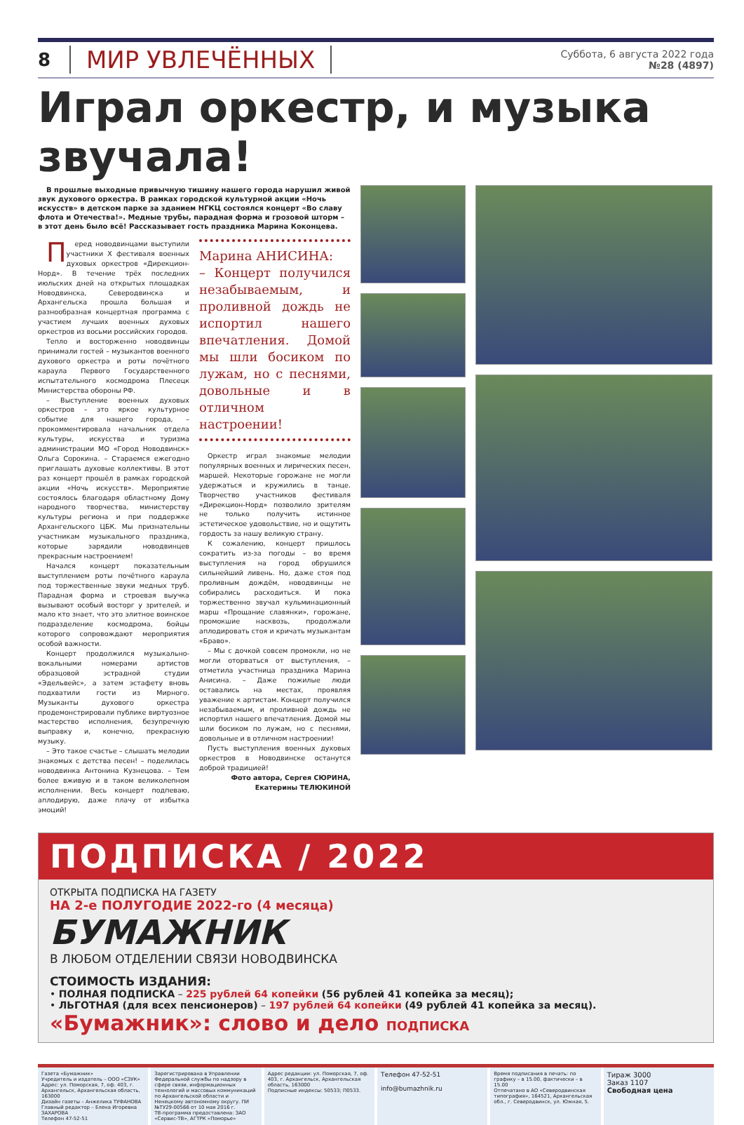8 МИР УВЛЕЧЁННЫХ
Суббота, 6 августа 2022 года
№28 (4897)
Играл оркестр, и музыка звучала!
В прошлые выходные привычную тишину нашего города нарушил живой звук духового оркестра. В рамках городской культурной акции «Ночь искусств» в детском парке за зданием НГКЦ состоялся концерт «Во славу флота и Отечества!». Медные трубы, парадная форма и грозовой шторм – в этот день было всё! Рассказывает гость праздника Марина Коконцева.
Перед новодвинцами выступили участники X фестиваля военных духовых оркестров «Дирекцион-Норд». В течение трёх последних июльских дней на открытых площадках Новодвинска, Северодвинска и Архангельска прошла большая и разнообразная концертная программа с участием лучших военных духовых оркестров из восьми российских городов.
Тепло и восторженно новодвинцы принимали гостей – музыкантов военного духового оркестра и роты почётного караула Первого Государственного испытательного космодрома Плесецк Министерства обороны РФ.
– Выступление военных духовых оркестров – это яркое культурное событие для нашего города, – прокомментировала начальник отдела культуры, искусства и туризма администрации МО «Город Новодвинск» Ольга Сорокина. – Стараемся ежегодно приглашать духовые коллективы. В этот раз концерт прошёл в рамках городской акции «Ночь искусств». Мероприятие состоялось благодаря областному Дому народного творчества, министерству культуры региона и при поддержке Архангельского ЦБК. Мы признательны участникам музыкального праздника, которые зарядили новодвинцев прекрасным настроением!
Начался концерт показательным выступлением роты почётного караула под торжественные звуки медных труб. Парадная форма и строевая выучка вызывают особый восторг у зрителей, и мало кто знает, что это элитное воинское подразделение космодрома, бойцы которого сопровождают мероприятия особой важности.
Концерт продолжился музыкально-вокальными номерами артистов образцовой эстрадной студии «Эдельвейс», а затем эстафету вновь подхватили гости из Мирного. Музыканты духового оркестра продемонстрировали публике виртуозное мастерство исполнения, безупречную выправку и, конечно, прекрасную музыку.
– Это такое счастье – слышать мелодии знакомых с детства песен! – поделилась новодвинка Антонина Кузнецова. – Тем более вживую и в таком великолепном исполнении. Весь концерт подпеваю, аплодирую, даже плачу от избытка эмоций!
Марина АНИСИНА:
– Концерт получился незабываемым, и проливной дождь не испортил нашего впечатления. Домой мы шли босиком по лужам, но с песнями, довольные и в отличном настроении!
Оркестр играл знакомые мелодии популярных военных и лирических песен, маршей. Некоторые горожане не могли удержаться и кружились в танце. Творчество участников фестиваля «Дирекцион-Норд» позволило зрителям не только получить истинное эстетическое удовольствие, но и ощутить гордость за нашу великую страну.
К сожалению, концерт пришлось сократить из-за погоды – во время выступления на город обрушился сильнейший ливень. Но, даже стоя под проливным дождём, новодвинцы не собирались расходиться. И пока торжественно звучал кульминационный марш «Прощание славянки», горожане, промокшие насквозь, продолжали аплодировать стоя и кричать музыкантам «Браво».
– Мы с дочкой совсем промокли, но не могли оторваться от выступления, – отметила участница праздника Марина Анисина. – Даже пожилые люди оставались на местах, проявляя уважение к артистам. Концерт получился незабываемым, и проливной дождь не испортил нашего впечатления. Домой мы шли босиком по лужам, но с песнями, довольные и в отличном настроении!
Пусть выступления военных духовых оркестров в Новодвинске останутся доброй традицией!
Фото автора, Сергея СЮРИНА, Екатерины ТЕЛЮКИНОЙ
ПОДПИСКА / 2022
ОТКРЫТА ПОДПИСКА НА ГАЗЕТУ
НА 2-е ПОЛУГОДИЕ 2022-го (4 месяца)
БУМАЖНИК
В ЛЮБОМ ОТДЕЛЕНИИ СВЯЗИ НОВОДВИНСКА
СТОИМОСТЬ ИЗДАНИЯ:
• ПОЛНАЯ ПОДПИСКА – 225 рублей 64 копейки (56 рублей 41 копейка за месяц);
• ЛЬГОТНАЯ (для всех пенсионеров) – 197 рублей 64 копейки (49 рублей 41 копейка за месяц).
«Бумажник»: слово и дело ПОДПИСКА
Газета «Бумажник»
Учредитель и издатель – ООО «СЗУК»
Адрес: ул. Поморская, 7, оф. 403, г. Архангельск, Архангельская область, 163000
Дизайн газеты – Анжелика ТУФАНОВА
Главный редактор – Елена Игоревна ЗАХАРОВА
Телефон 47-52-51
Зарегистрирована в Управлении Федеральной службы по надзору в сфере связи, информационных технологий и массовых коммуникаций по Архангельской области и Ненецкому автономному округу. ПИ №ТУ29-00566 от 10 мая 2016 г.
ТВ-программа предоставлена: ЗАО «Сервис-ТВ», АГТРК «Поморье»
Адрес редакции: ул. Поморская, 7, оф. 403, г. Архангельск, Архангельская область, 163000
Подписные индексы: 50533; П0533.
Телефон 47-52-51
info@bumazhnik.ru
Время подписания в печать: по графику – в 15.00, фактически – в 15.00
Отпечатано в АО «Северодвинская типография», 164521, Архангельская обл., г. Северодвинск, ул. Южная, 5.
Тираж 3000
Заказ 1107
Свободная цена